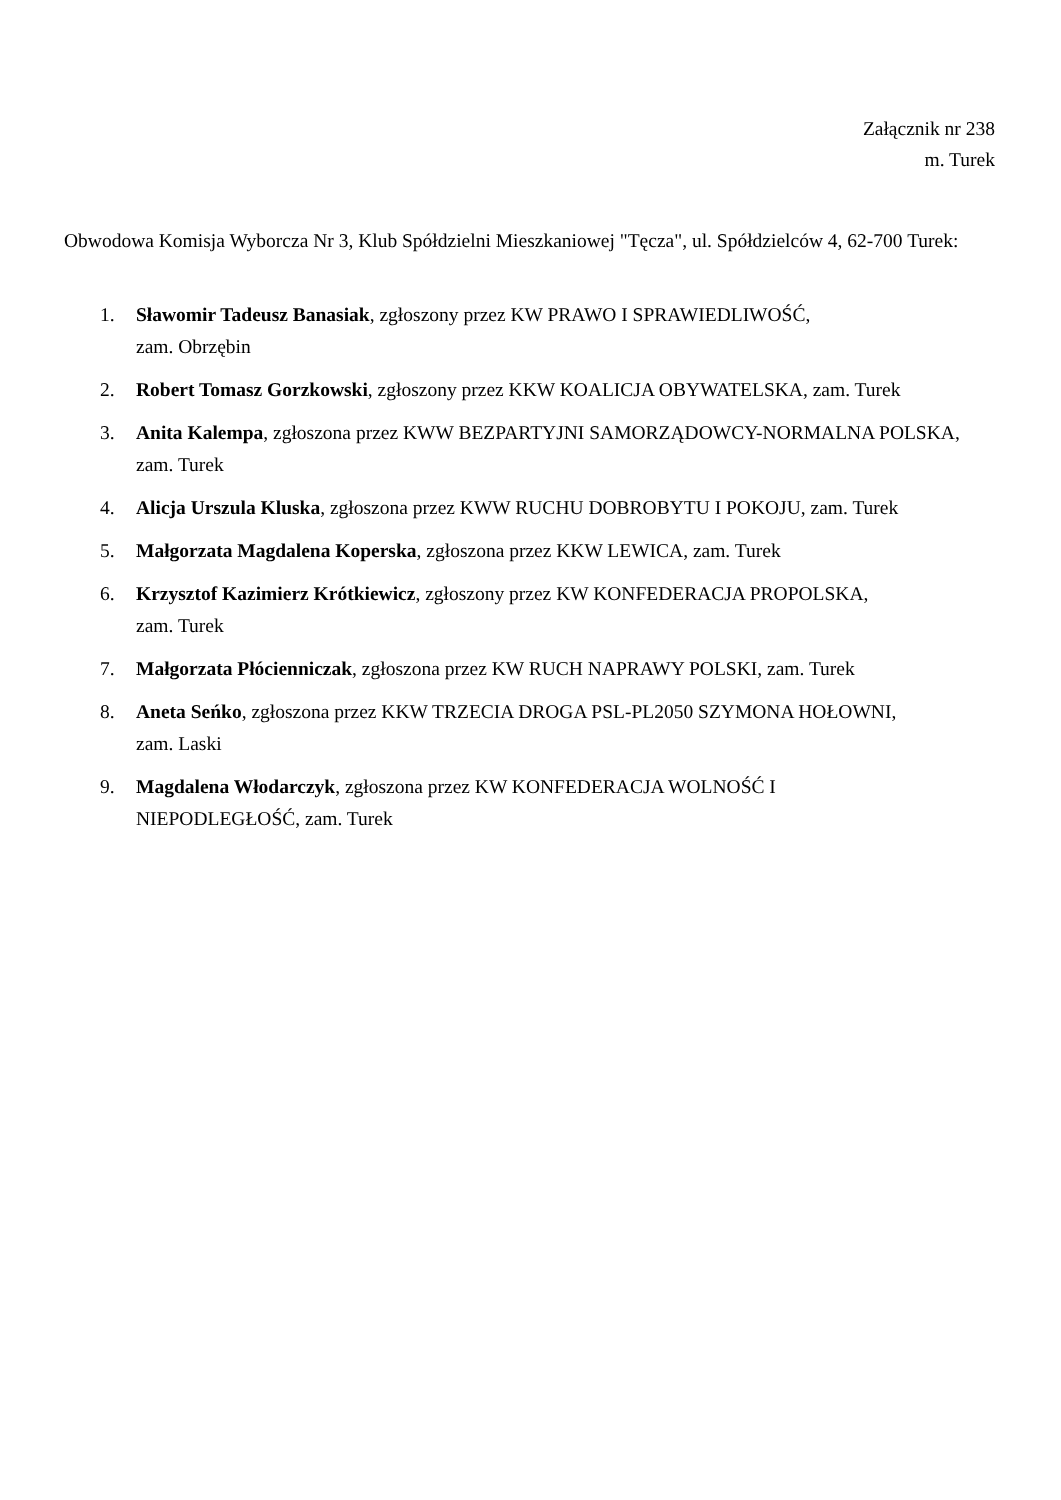Załącznik nr 238
m. Turek
Obwodowa Komisja Wyborcza Nr 3, Klub Spółdzielni Mieszkaniowej "Tęcza", ul. Spółdzielców 4, 62-700 Turek:
1. Sławomir Tadeusz Banasiak, zgłoszony przez KW PRAWO I SPRAWIEDLIWOŚĆ,
zam. Obrzębin
2. Robert Tomasz Gorzkowski, zgłoszony przez KKW KOALICJA OBYWATELSKA, zam. Turek
3. Anita Kalempa, zgłoszona przez KWW BEZPARTYJNI SAMORZĄDOWCY-NORMALNA POLSKA, zam. Turek
4. Alicja Urszula Kluska, zgłoszona przez KWW RUCHU DOBROBYTU I POKOJU, zam. Turek
5. Małgorzata Magdalena Koperska, zgłoszona przez KKW LEWICA, zam. Turek
6. Krzysztof Kazimierz Krótkiewicz, zgłoszony przez KW KONFEDERACJA PROPOLSKA,
zam. Turek
7. Małgorzata Płócienniczak, zgłoszona przez KW RUCH NAPRAWY POLSKI, zam. Turek
8. Aneta Seńko, zgłoszona przez KKW TRZECIA DROGA PSL-PL2050 SZYMONA HOŁOWNI,
zam. Laski
9. Magdalena Włodarczyk, zgłoszona przez KW KONFEDERACJA WOLNOŚĆ I
NIEPODLEGŁOŚĆ, zam. Turek